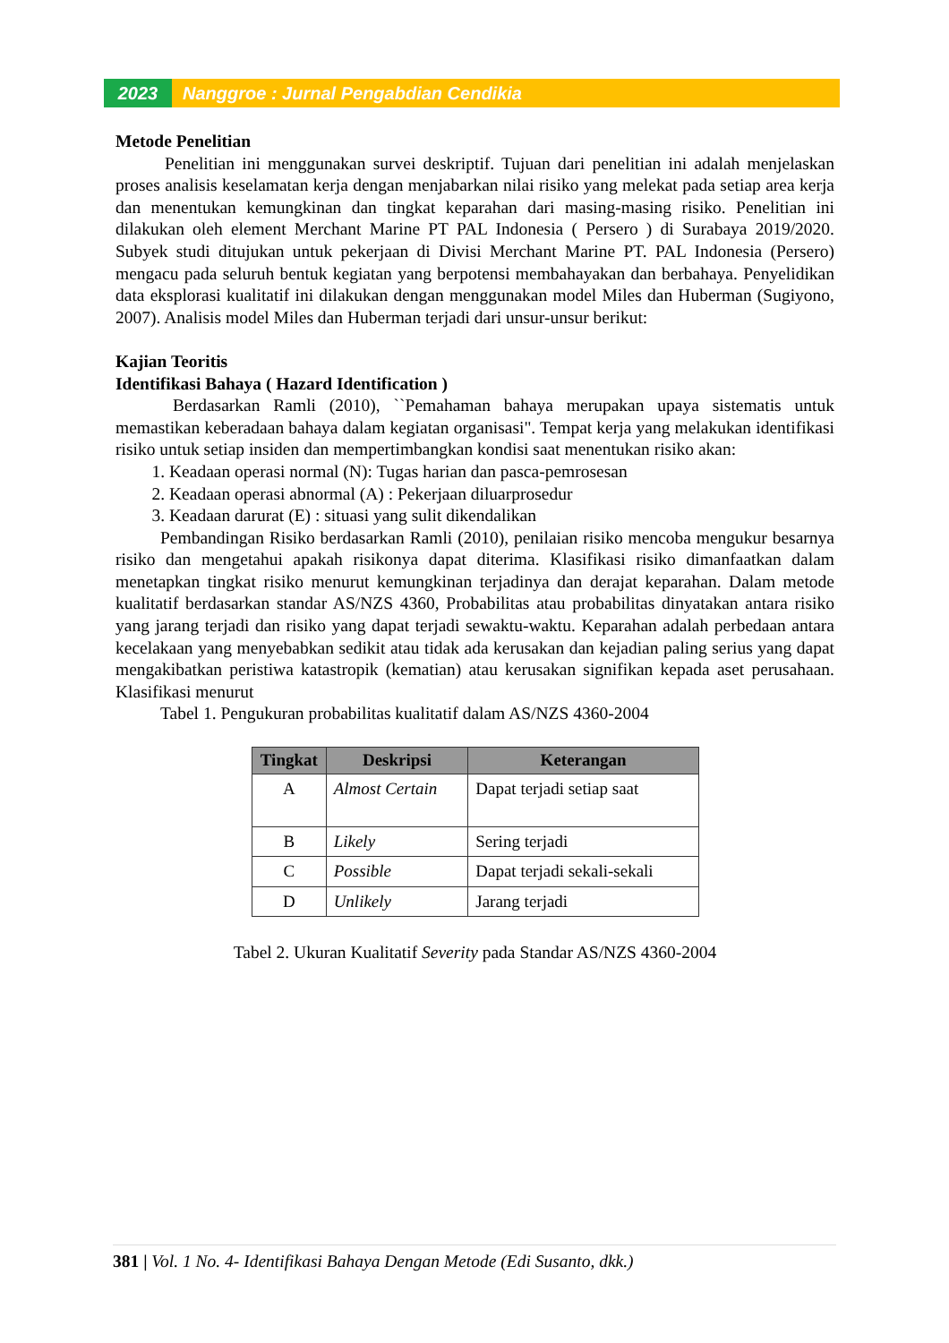2023 Nanggroe : Jurnal Pengabdian Cendikia
Metode Penelitian
Penelitian ini menggunakan survei deskriptif. Tujuan dari penelitian ini adalah menjelaskan proses analisis keselamatan kerja dengan menjabarkan nilai risiko yang melekat pada setiap area kerja dan menentukan kemungkinan dan tingkat keparahan dari masing-masing risiko. Penelitian ini dilakukan oleh element Merchant Marine PT PAL Indonesia ( Persero ) di Surabaya 2019/2020. Subyek studi ditujukan untuk pekerjaan di Divisi Merchant Marine PT. PAL Indonesia (Persero) mengacu pada seluruh bentuk kegiatan yang berpotensi membahayakan dan berbahaya. Penyelidikan data eksplorasi kualitatif ini dilakukan dengan menggunakan model Miles dan Huberman (Sugiyono, 2007). Analisis model Miles dan Huberman terjadi dari unsur-unsur berikut:
Kajian Teoritis
Identifikasi Bahaya ( Hazard Identification )
Berdasarkan Ramli (2010), ``Pemahaman bahaya merupakan upaya sistematis untuk memastikan keberadaan bahaya dalam kegiatan organisasi". Tempat kerja yang melakukan identifikasi risiko untuk setiap insiden dan mempertimbangkan kondisi saat menentukan risiko akan:
1. Keadaan operasi normal (N): Tugas harian dan pasca-pemrosesan
2. Keadaan operasi abnormal (A) : Pekerjaan diluarprosedur
3. Keadaan darurat (E) : situasi yang sulit dikendalikan
Pembandingan Risiko berdasarkan Ramli (2010), penilaian risiko mencoba mengukur besarnya risiko dan mengetahui apakah risikonya dapat diterima. Klasifikasi risiko dimanfaatkan dalam menetapkan tingkat risiko menurut kemungkinan terjadinya dan derajat keparahan. Dalam metode kualitatif berdasarkan standar AS/NZS 4360, Probabilitas atau probabilitas dinyatakan antara risiko yang jarang terjadi dan risiko yang dapat terjadi sewaktu-waktu. Keparahan adalah perbedaan antara kecelakaan yang menyebabkan sedikit atau tidak ada kerusakan dan kejadian paling serius yang dapat mengakibatkan peristiwa katastropik (kematian) atau kerusakan signifikan kepada aset perusahaan. Klasifikasi menurut
Tabel 1. Pengukuran probabilitas kualitatif dalam AS/NZS 4360-2004
| Tingkat | Deskripsi | Keterangan |
| --- | --- | --- |
| A | Almost Certain | Dapat terjadi setiap saat |
| B | Likely | Sering terjadi |
| C | Possible | Dapat terjadi sekali-sekali |
| D | Unlikely | Jarang terjadi |
Tabel 2. Ukuran Kualitatif Severity pada Standar AS/NZS 4360-2004
381 | Vol. 1 No. 4- Identifikasi Bahaya Dengan Metode (Edi Susanto, dkk.)